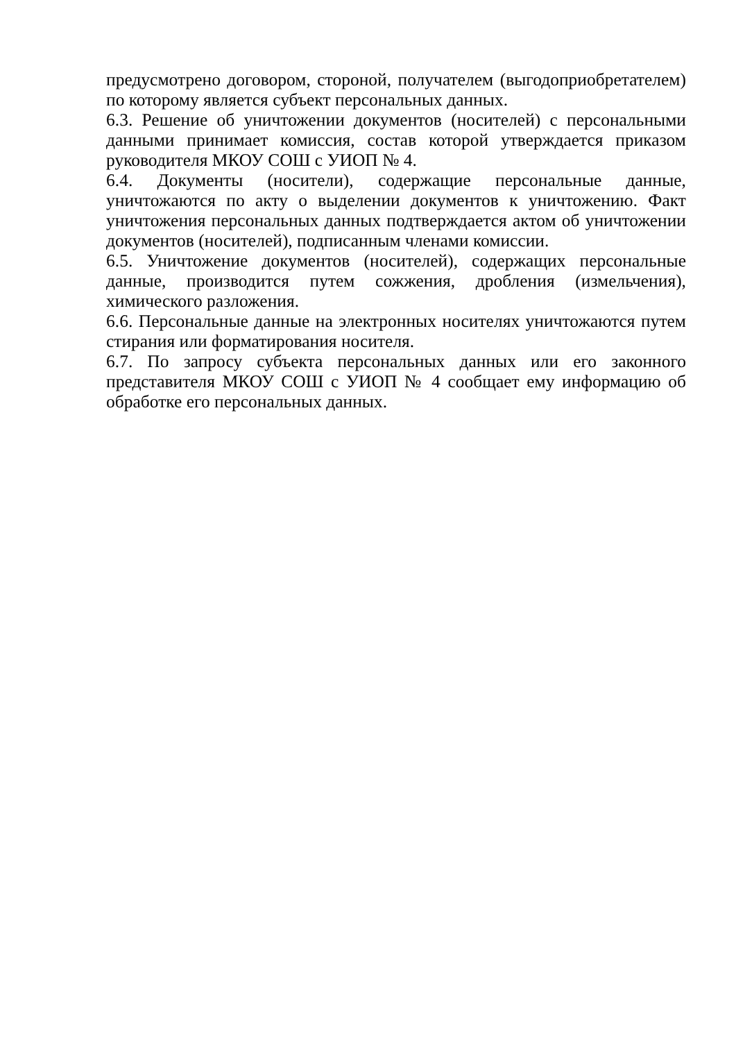предусмотрено договором, стороной, получателем (выгодоприобретателем) по которому является субъект персональных данных.
6.3. Решение об уничтожении документов (носителей) с персональными данными принимает комиссия, состав которой утверждается приказом руководителя МКОУ СОШ с УИОП № 4.
6.4. Документы (носители), содержащие персональные данные, уничтожаются по акту о выделении документов к уничтожению. Факт уничтожения персональных данных подтверждается актом об уничтожении документов (носителей), подписанным членами комиссии.
6.5. Уничтожение документов (носителей), содержащих персональные данные, производится путем сожжения, дробления (измельчения), химического разложения.
6.6. Персональные данные на электронных носителях уничтожаются путем стирания или форматирования носителя.
6.7. По запросу субъекта персональных данных или его законного представителя МКОУ СОШ с УИОП № 4 сообщает ему информацию об обработке его персональных данных.